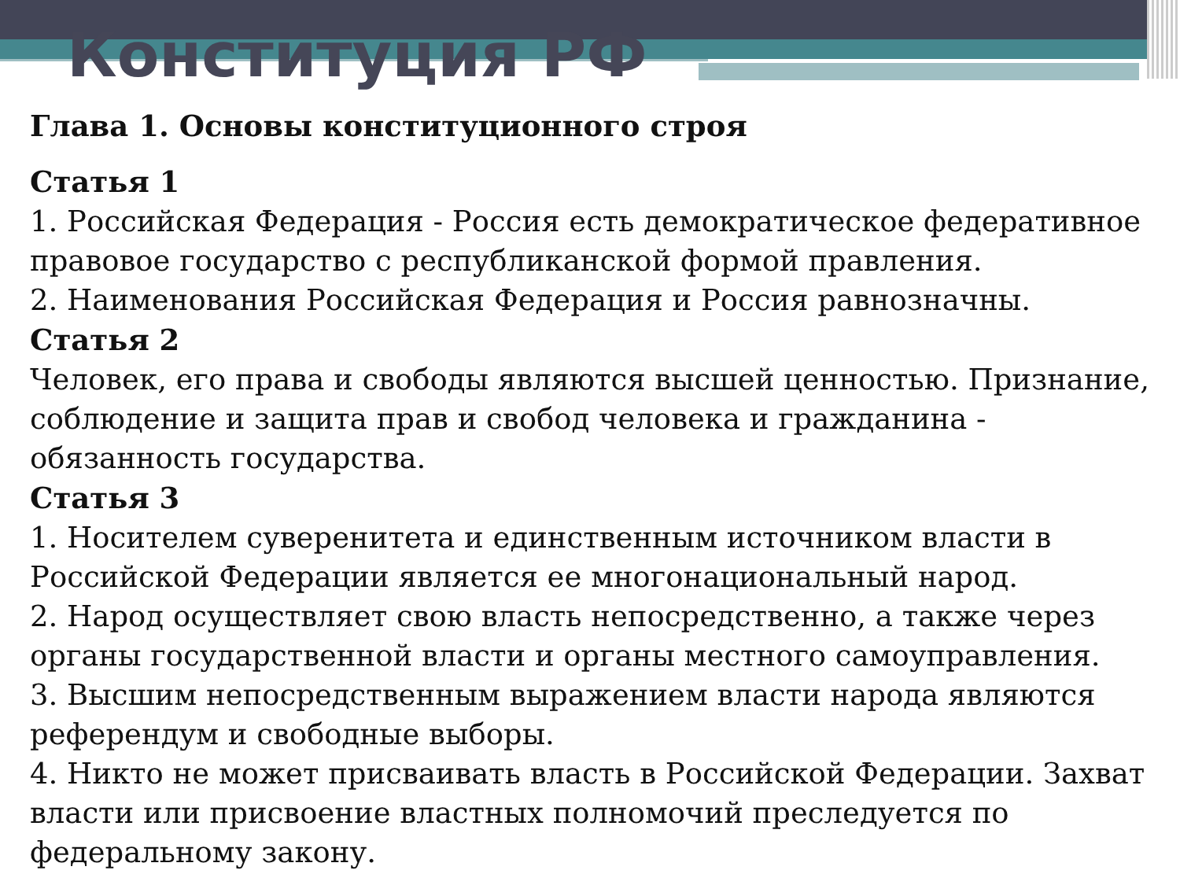Конституция РФ
Глава 1. Основы конституционного строя
Статья 1
1. Российская Федерация - Россия есть демократическое федеративное правовое государство с республиканской формой правления.
2. Наименования Российская Федерация и Россия равнозначны.
Статья 2
Человек, его права и свободы являются высшей ценностью. Признание, соблюдение и защита прав и свобод человека и гражданина - обязанность государства.
Статья 3
1. Носителем суверенитета и единственным источником власти в Российской Федерации является ее многонациональный народ.
2. Народ осуществляет свою власть непосредственно, а также через органы государственной власти и органы местного самоуправления.
3. Высшим непосредственным выражением власти народа являются референдум и свободные выборы.
4. Никто не может присваивать власть в Российской Федерации. Захват власти или присвоение властных полномочий преследуется по федеральному закону.